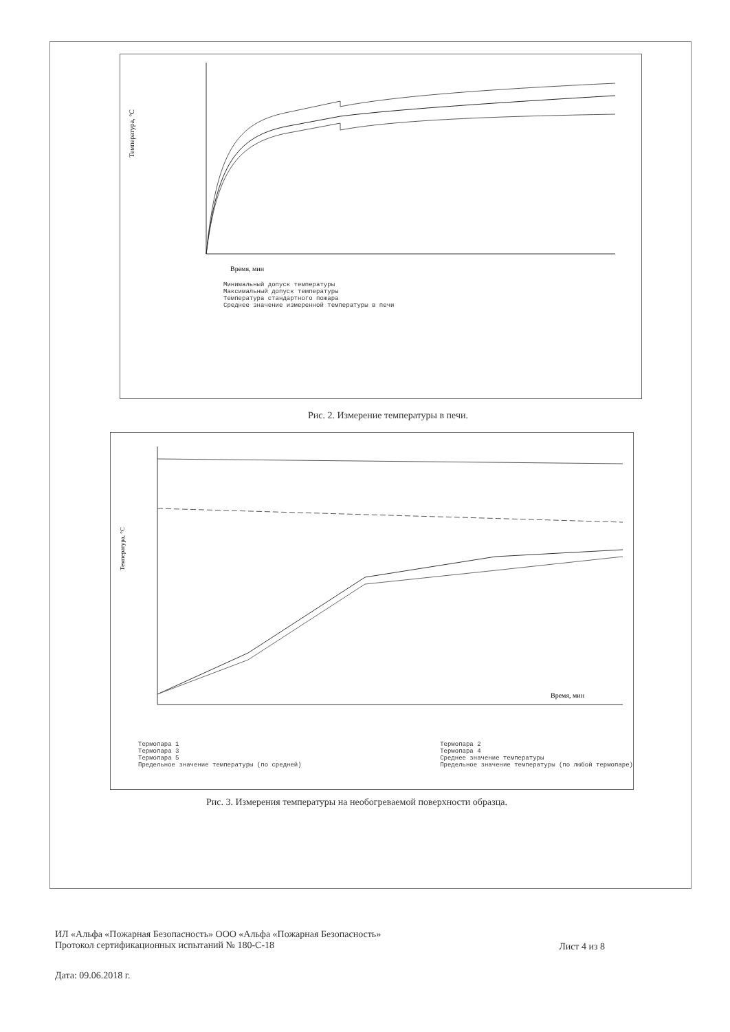Время, мин
Температура, °C
Минимальный допуск температуры
Максимальный допуск температуры
Температура стандартного пожара
Среднее значение измеренной температуры в печи
Рис. 2. Измерение температуры в печи.
Время, мин
Температура, °C
Термопара 1
Термопара 3
Термопара 5
Предельное значение температуры (по средней)
Термопара 2
Термопара 4
Среднее значение температуры
Предельное значение температуры (по любой термопаре)
Рис. 3. Измерения температуры на необогреваемой поверхности образца.
ИЛ «Альфа «Пожарная Безопасность» ООО «Альфа «Пожарная Безопасность»
Протокол сертификационных испытаний № 180-С-18
Лист 4 из 8
Дата: 09.06.2018 г.